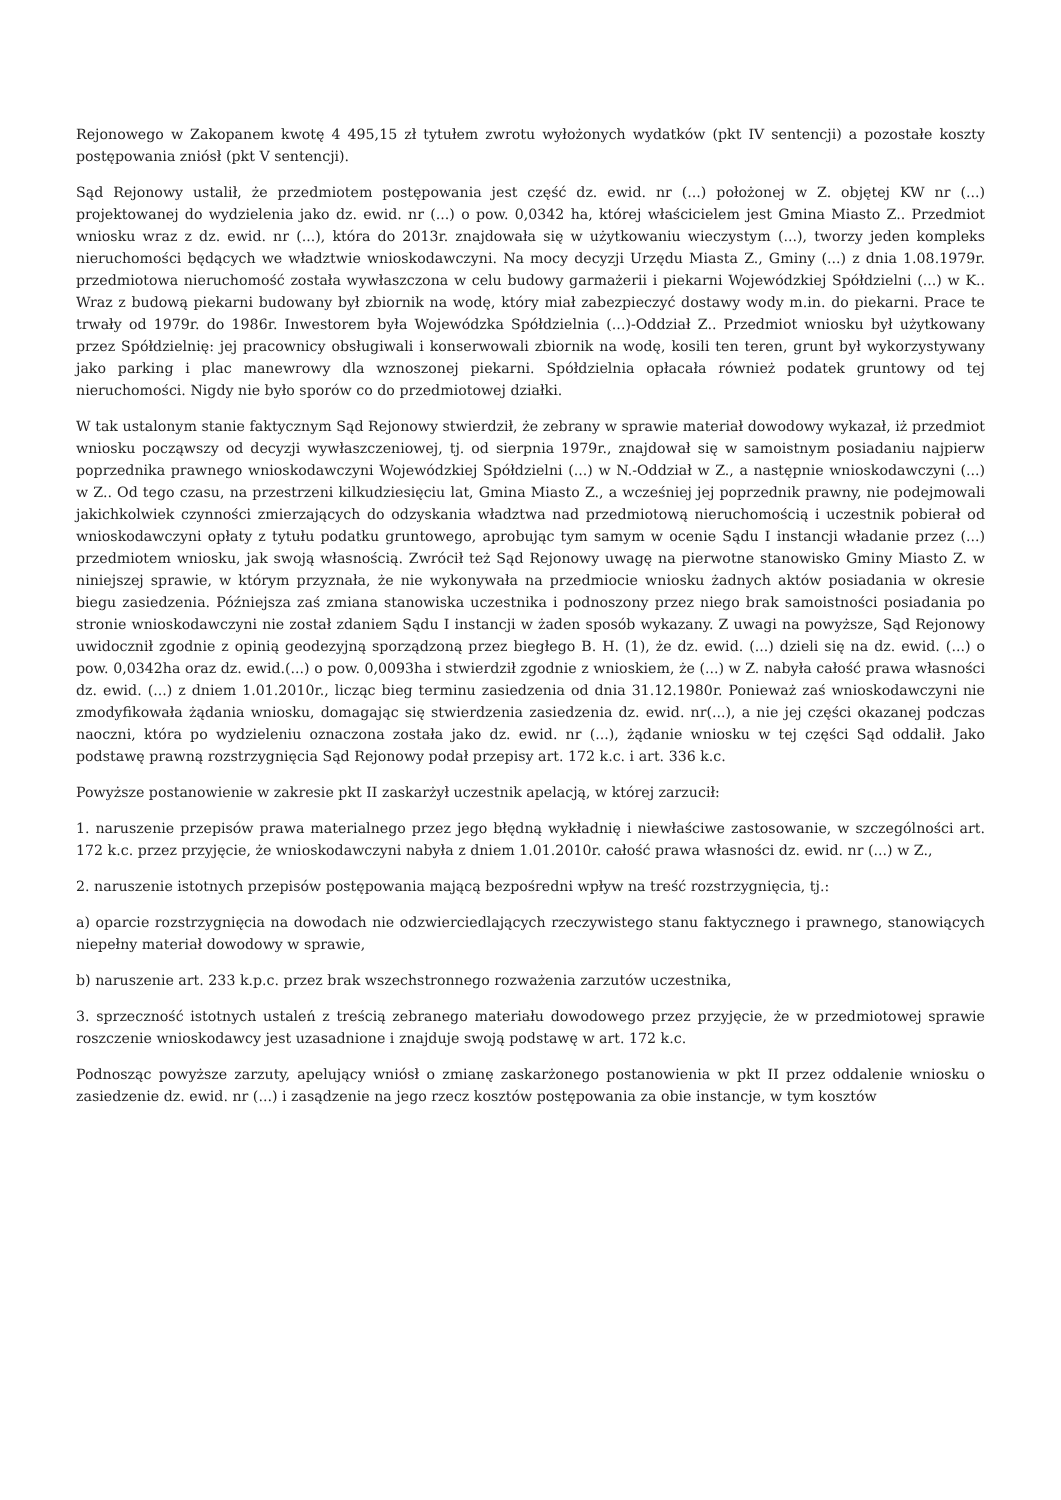Rejonowego w Zakopanem kwotę 4 495,15 zł tytułem zwrotu wyłożonych wydatków (pkt IV sentencji) a pozostałe koszty postępowania zniósł (pkt V sentencji).
Sąd Rejonowy ustalił, że przedmiotem postępowania jest część dz. ewid. nr (...) położonej w Z. objętej KW nr (...) projektowanej do wydzielenia jako dz. ewid. nr (...) o pow. 0,0342 ha, której właścicielem jest Gmina Miasto Z.. Przedmiot wniosku wraz z dz. ewid. nr (...), która do 2013r. znajdowała się w użytkowaniu wieczystym (...), tworzy jeden kompleks nieruchomości będących we władztwie wnioskodawczyni. Na mocy decyzji Urzędu Miasta Z., Gminy (...) z dnia 1.08.1979r. przedmiotowa nieruchomość została wywłaszczona w celu budowy garmażerii i piekarni Wojewódzkiej Spółdzielni (...) w K.. Wraz z budową piekarni budowany był zbiornik na wodę, który miał zabezpieczyć dostawy wody m.in. do piekarni. Prace te trwały od 1979r. do 1986r. Inwestorem była Wojewódzka Spółdzielnia (...)-Oddział Z.. Przedmiot wniosku był użytkowany przez Spółdzielnię: jej pracownicy obsługiwali i konserwowali zbiornik na wodę, kosili ten teren, grunt był wykorzystywany jako parking i plac manewrowy dla wznoszonej piekarni. Spółdzielnia opłacała również podatek gruntowy od tej nieruchomości. Nigdy nie było sporów co do przedmiotowej działki.
W tak ustalonym stanie faktycznym Sąd Rejonowy stwierdził, że zebrany w sprawie materiał dowodowy wykazał, iż przedmiot wniosku począwszy od decyzji wywłaszczeniowej, tj. od sierpnia 1979r., znajdował się w samoistnym posiadaniu najpierw poprzednika prawnego wnioskodawczyni Wojewódzkiej Spółdzielni (...) w N.-Oddział w Z., a następnie wnioskodawczyni (...) w Z.. Od tego czasu, na przestrzeni kilkudziesięciu lat, Gmina Miasto Z., a wcześniej jej poprzednik prawny, nie podejmowali jakichkolwiek czynności zmierzających do odzyskania władztwa nad przedmiotową nieruchomością i uczestnik pobierał od wnioskodawczyni opłaty z tytułu podatku gruntowego, aprobując tym samym w ocenie Sądu I instancji władanie przez (...) przedmiotem wniosku, jak swoją własnością. Zwrócił też Sąd Rejonowy uwagę na pierwotne stanowisko Gminy Miasto Z. w niniejszej sprawie, w którym przyznała, że nie wykonywała na przedmiocie wniosku żadnych aktów posiadania w okresie biegu zasiedzenia. Późniejsza zaś zmiana stanowiska uczestnika i podnoszony przez niego brak samoistności posiadania po stronie wnioskodawczyni nie został zdaniem Sądu I instancji w żaden sposób wykazany. Z uwagi na powyższe, Sąd Rejonowy uwidocznił zgodnie z opinią geodezyjną sporządzoną przez biegłego B. H. (1), że dz. ewid. (...) dzieli się na dz. ewid. (...) o pow. 0,0342ha oraz dz. ewid.(...) o pow. 0,0093ha i stwierdził zgodnie z wnioskiem, że (...) w Z. nabyła całość prawa własności dz. ewid. (...) z dniem 1.01.2010r., licząc bieg terminu zasiedzenia od dnia 31.12.1980r. Ponieważ zaś wnioskodawczyni nie zmodyfikowała żądania wniosku, domagając się stwierdzenia zasiedzenia dz. ewid. nr(...), a nie jej części okazanej podczas naoczni, która po wydzieleniu oznaczona została jako dz. ewid. nr (...), żądanie wniosku w tej części Sąd oddalił. Jako podstawę prawną rozstrzygnięcia Sąd Rejonowy podał przepisy art. 172 k.c. i art. 336 k.c.
Powyższe postanowienie w zakresie pkt II zaskarżył uczestnik apelacją, w której zarzucił:
1. naruszenie przepisów prawa materialnego przez jego błędną wykładnię i niewłaściwe zastosowanie, w szczególności art. 172 k.c. przez przyjęcie, że wnioskodawczyni nabyła z dniem 1.01.2010r. całość prawa własności dz. ewid. nr (...) w Z.,
2. naruszenie istotnych przepisów postępowania mającą bezpośredni wpływ na treść rozstrzygnięcia, tj.:
a) oparcie rozstrzygnięcia na dowodach nie odzwierciedlających rzeczywistego stanu faktycznego i prawnego, stanowiących niepełny materiał dowodowy w sprawie,
b) naruszenie art. 233 k.p.c. przez brak wszechstronnego rozważenia zarzutów uczestnika,
3. sprzeczność istotnych ustaleń z treścią zebranego materiału dowodowego przez przyjęcie, że w przedmiotowej sprawie roszczenie wnioskodawcy jest uzasadnione i znajduje swoją podstawę w art. 172 k.c.
Podnosząc powyższe zarzuty, apelujący wniósł o zmianę zaskarżonego postanowienia w pkt II przez oddalenie wniosku o zasiedzenie dz. ewid. nr (...) i zasądzenie na jego rzecz kosztów postępowania za obie instancje, w tym kosztów